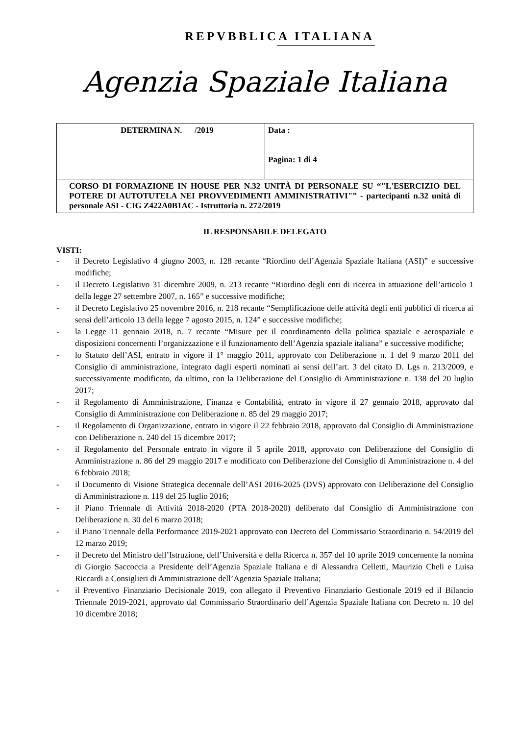REPVBBLICA ITALIANA
Agenzia Spaziale Italiana
| DETERMINA N. /2019 | Data : Pagina: 1 di 4 |
| CORSO DI FORMAZIONE IN HOUSE PER N.32 UNITÀ DI PERSONALE SU “"L'ESERCIZIO DEL POTERE DI AUTOTUTELA NEI PROVVEDIMENTI AMMINISTRATIVI"” - partecipanti n.32 unità di personale ASI - CIG Z422A0B1AC - Istruttoria n. 272/2019 | |
IL RESPONSABILE DELEGATO
VISTI:
- il Decreto Legislativo 4 giugno 2003, n. 128 recante “Riordino dell’Agenzia Spaziale Italiana (ASI)” e successive modifiche;
- il Decreto Legislativo 31 dicembre 2009, n. 213 recante “Riordino degli enti di ricerca in attuazione dell’articolo 1 della legge 27 settembre 2007, n. 165” e successive modifiche;
- il Decreto Legislativo 25 novembre 2016, n. 218 recante “Semplificazione delle attività degli enti pubblici di ricerca ai sensi dell’articolo 13 della legge 7 agosto 2015, n. 124” e successive modifiche;
- la Legge 11 gennaio 2018, n. 7 recante “Misure per il coordinamento della politica spaziale e aerospaziale e disposizioni concernenti l’organizzazione e il funzionamento dell’Agenzia spaziale italiana” e successive modifiche;
- lo Statuto dell’ASI, entrato in vigore il 1° maggio 2011, approvato con Deliberazione n. 1 del 9 marzo 2011 del Consiglio di amministrazione, integrato dagli esperti nominati ai sensi dell’art. 3 del citato D. Lgs n. 213/2009, e successivamente modificato, da ultimo, con la Deliberazione del Consiglio di Amministrazione n. 138 del 20 luglio 2017;
- il Regolamento di Amministrazione, Finanza e Contabilità, entrato in vigore il 27 gennaio 2018, approvato dal Consiglio di Amministrazione con Deliberazione n. 85 del 29 maggio 2017;
- il Regolamento di Organizzazione, entrato in vigore il 22 febbraio 2018, approvato dal Consiglio di Amministrazione con Deliberazione n. 240 del 15 dicembre 2017;
- il Regolamento del Personale entrato in vigore il 5 aprile 2018, approvato con Deliberazione del Consiglio di Amministrazione n. 86 del 29 maggio 2017 e modificato con Deliberazione del Consiglio di Amministrazione n. 4 del 6 febbraio 2018;
- il Documento di Visione Strategica decennale dell’ASI 2016-2025 (DVS) approvato con Deliberazione del Consiglio di Amministrazione n. 119 del 25 luglio 2016;
- il Piano Triennale di Attività 2018-2020 (PTA 2018-2020) deliberato dal Consiglio di Amministrazione con Deliberazione n. 30 del 6 marzo 2018;
- il Piano Triennale della Performance 2019-2021 approvato con Decreto del Commissario Straordinario n. 54/2019 del 12 marzo 2019;
- il Decreto del Ministro dell’Istruzione, dell’Università e della Ricerca n. 357 del 10 aprile 2019 concernente la nomina di Giorgio Saccoccia a Presidente dell’Agenzia Spaziale Italiana e di Alessandra Celletti, Maurizio Cheli e Luisa Riccardi a Consiglieri di Amministrazione dell’Agenzia Spaziale Italiana;
- il Preventivo Finanziario Decisionale 2019, con allegato il Preventivo Finanziario Gestionale 2019 ed il Bilancio Triennale 2019-2021, approvato dal Commissario Straordinario dell’Agenzia Spaziale Italiana con Decreto n. 10 del 10 dicembre 2018;